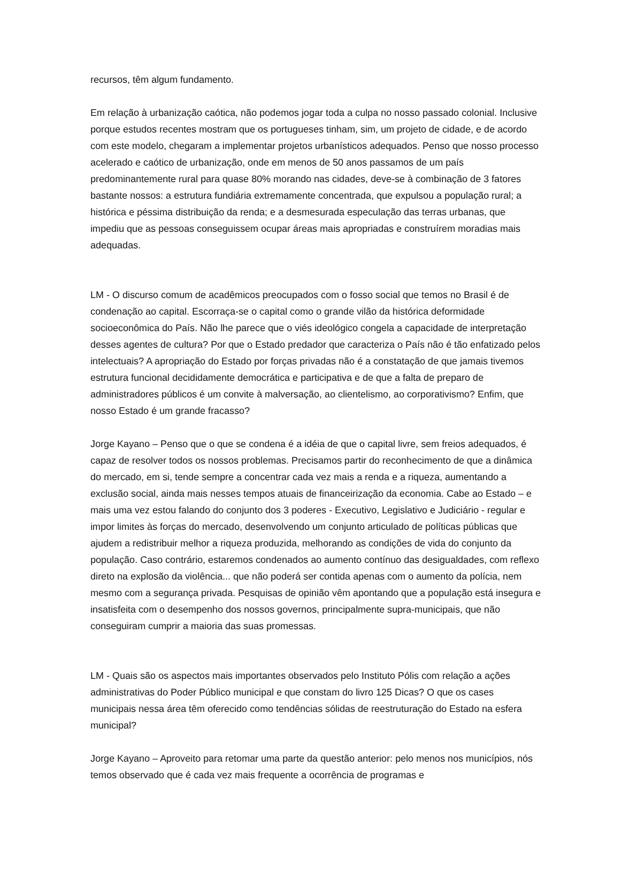recursos, têm algum fundamento.
Em relação à urbanização caótica, não podemos jogar toda a culpa no nosso passado colonial. Inclusive porque estudos recentes mostram que os portugueses tinham, sim, um projeto de cidade, e de acordo com este modelo, chegaram a implementar projetos urbanísticos adequados. Penso que nosso processo acelerado e caótico de urbanização, onde em menos de 50 anos passamos de um país predominantemente rural para quase 80% morando nas cidades, deve-se à combinação de 3 fatores bastante nossos: a estrutura fundiária extremamente concentrada, que expulsou a população rural; a histórica e péssima distribuição da renda; e a desmesurada especulação das terras urbanas, que impediu que as pessoas conseguissem ocupar áreas mais apropriadas e construírem moradias mais adequadas.
LM - O discurso comum de acadêmicos preocupados com o fosso social que temos no Brasil é de condenação ao capital. Escorraça-se o capital como o grande vilão da histórica deformidade socioeconômica do País. Não lhe parece que o viés ideológico congela a capacidade de interpretação desses agentes de cultura? Por que o Estado predador que caracteriza o País não é tão enfatizado pelos intelectuais? A apropriação do Estado por forças privadas não é a constatação de que jamais tivemos estrutura funcional decididamente democrática e participativa e de que a falta de preparo de administradores públicos é um convite à malversação, ao clientelismo, ao corporativismo? Enfim, que nosso Estado é um grande fracasso?
Jorge Kayano – Penso que o que se condena é a idéia de que o capital livre, sem freios adequados, é capaz de resolver todos os nossos problemas. Precisamos partir do reconhecimento de que a dinâmica do mercado, em si, tende sempre a concentrar cada vez mais a renda e a riqueza, aumentando a exclusão social, ainda mais nesses tempos atuais de financeirização da economia. Cabe ao Estado – e mais uma vez estou falando do conjunto dos 3 poderes - Executivo, Legislativo e Judiciário - regular e impor limites às forças do mercado, desenvolvendo um conjunto articulado de políticas públicas que ajudem a redistribuir melhor a riqueza produzida, melhorando as condições de vida do conjunto da população. Caso contrário, estaremos condenados ao aumento contínuo das desigualdades, com reflexo direto na explosão da violência... que não poderá ser contida apenas com o aumento da polícia, nem mesmo com a segurança privada. Pesquisas de opinião vêm apontando que a população está insegura e insatisfeita com o desempenho dos nossos governos, principalmente supra-municipais, que não conseguiram cumprir a maioria das suas promessas.
LM - Quais são os aspectos mais importantes observados pelo Instituto Pólis com relação a ações administrativas do Poder Público municipal e que constam do livro 125 Dicas? O que os cases municipais nessa área têm oferecido como tendências sólidas de reestruturação do Estado na esfera municipal?
Jorge Kayano – Aproveito para retomar uma parte da questão anterior: pelo menos nos municípios, nós temos observado que é cada vez mais frequente a ocorrência de programas e